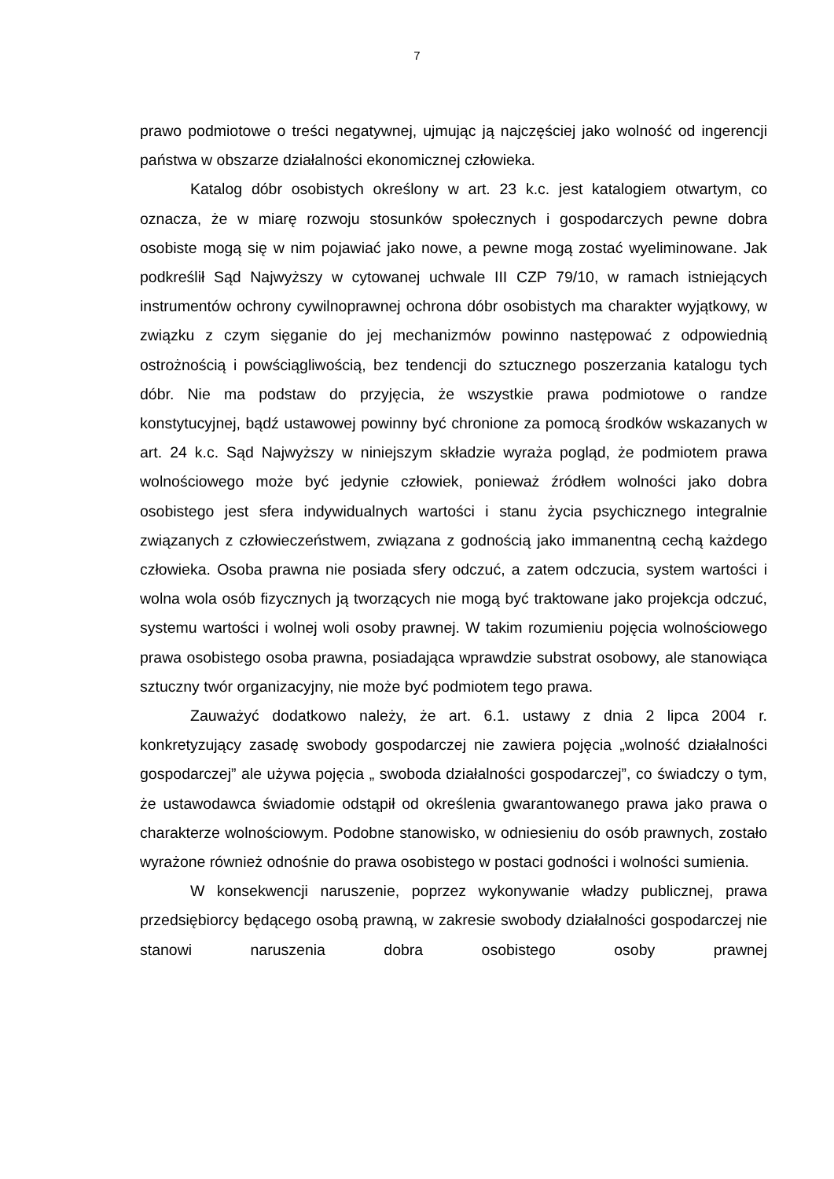7
prawo podmiotowe o treści negatywnej, ujmując ją najczęściej jako wolność od ingerencji państwa w obszarze działalności ekonomicznej człowieka.
Katalog dóbr osobistych określony w art. 23 k.c. jest katalogiem otwartym, co oznacza, że w miarę rozwoju stosunków społecznych i gospodarczych pewne dobra osobiste mogą się w nim pojawiać jako nowe, a pewne mogą zostać wyeliminowane. Jak podkreślił Sąd Najwyższy w cytowanej uchwale III CZP 79/10, w ramach istniejących instrumentów ochrony cywilnoprawnej ochrona dóbr osobistych ma charakter wyjątkowy, w związku z czym sięganie do jej mechanizmów powinno następować z odpowiednią ostrożnością i powściągliwością, bez tendencji do sztucznego poszerzania katalogu tych dóbr. Nie ma podstaw do przyjęcia, że wszystkie prawa podmiotowe o randze konstytucyjnej, bądź ustawowej powinny być chronione za pomocą środków wskazanych w art. 24 k.c. Sąd Najwyższy w niniejszym składzie wyraża pogląd, że podmiotem prawa wolnościowego może być jedynie człowiek, ponieważ źródłem wolności jako dobra osobistego jest sfera indywidualnych wartości i stanu życia psychicznego integralnie związanych z człowieczeństwem, związana z godnością jako immanentną cechą każdego człowieka. Osoba prawna nie posiada sfery odczuć, a zatem odczucia, system wartości i wolna wola osób fizycznych ją tworzących nie mogą być traktowane jako projekcja odczuć, systemu wartości i wolnej woli osoby prawnej. W takim rozumieniu pojęcia wolnościowego prawa osobistego osoba prawna, posiadająca wprawdzie substrat osobowy, ale stanowiąca sztuczny twór organizacyjny, nie może być podmiotem tego prawa.
Zauważyć dodatkowo należy, że art. 6.1. ustawy z dnia 2 lipca 2004 r. konkretyzujący zasadę swobody gospodarczej nie zawiera pojęcia „wolność działalności gospodarczej” ale używa pojęcia „ swoboda działalności gospodarczej”, co świadczy o tym, że ustawodawca świadomie odstąpił od określenia gwarantowanego prawa jako prawa o charakterze wolnościowym. Podobne stanowisko, w odniesieniu do osób prawnych, zostało wyrażone również odnośnie do prawa osobistego w postaci godności i wolności sumienia.
W konsekwencji naruszenie, poprzez wykonywanie władzy publicznej, prawa przedsiębiorcy będącego osobą prawną, w zakresie swobody działalności gospodarczej nie stanowi naruszenia dobra osobistego osoby prawnej